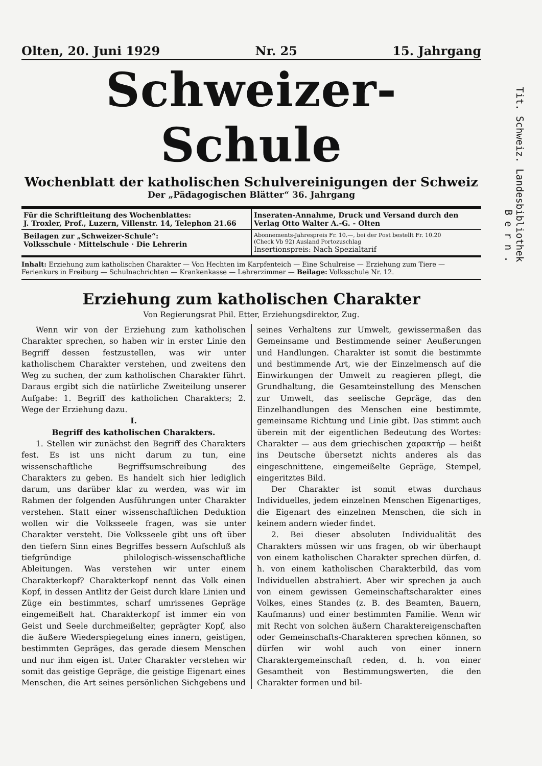Olten, 20. Juni 1929 Nr. 25 15. Jahrgang
Schweizer-Schule
Wochenblatt der katholischen Schulvereinigungen der Schweiz
Der „Pädagogischen Blätter“ 36. Jahrgang
Für die Schriftleitung des Wochenblattes:
J. Troxler, Prof., Luzern, Villenstr. 14, Telephon 21.66
Inseraten-Annahme, Druck und Versand durch den
Verlag Otto Walter A.-G. - Olten
Beilagen zur „Schweizer-Schule“:
Volksschule · Mittelschule · Die Lehrerin
Abonnements-Jahrespreis Fr. 10.—, bei der Post bestellt Fr. 10.20
(Check Vb 92) Ausland Portozuschlag
Insertionspreis: Nach Spezialtarif
Inhalt: Erziehung zum katholischen Charakter — Von Hechten im Karpfenteich — Eine Schulreise — Erziehung zum Tiere — Ferienkurs in Freiburg — Schulnachrichten — Krankenkasse — Lehrerzimmer — Beilage: Volksschule Nr. 12.
Erziehung zum katholischen Charakter
Von Regierungsrat Phil. Etter, Erziehungsdirektor, Zug.
Wenn wir von der Erziehung zum katholischen Charakter sprechen, so haben wir in erster Linie den Begriff dessen festzustellen, was wir unter katholischem Charakter verstehen, und zweitens den Weg zu suchen, der zum katholischen Charakter führt. Daraus ergibt sich die natürliche Zweiteilung unserer Aufgabe: 1. Begriff des katholichen Charakters; 2. Wege der Erziehung dazu.
I.
Begriff des katholischen Charakters.
1. Stellen wir zunächst den Begriff des Charakters fest. Es ist uns nicht darum zu tun, eine wissenschaftliche Begriffsumschreibung des Charakters zu geben. Es handelt sich hier lediglich darum, uns darüber klar zu werden, was wir im Rahmen der folgenden Ausführungen unter Charakter verstehen. Statt einer wissenschaftlichen Deduktion wollen wir die Volksseele fragen, was sie unter Charakter versteht. Die Volksseele gibt uns oft über den tiefern Sinn eines Begriffes bessern Aufschluß als tiefgründige philologisch-wissenschaftliche Ableitungen. Was verstehen wir unter einem Charakterkopf? Charakterkopf nennt das Volk einen Kopf, in dessen Antlitz der Geist durch klare Linien und Züge ein bestimmtes, scharf umrissenes Gepräge eingemeißelt hat. Charakterkopf ist immer ein von Geist und Seele durchmeißelter, geprägter Kopf, also die äußere Wiederspiegelung eines innern, geistigen, bestimmten Gepräges, das gerade diesem Menschen und nur ihm eigen ist. Unter Charakter verstehen wir somit das geistige Gepräge, die geistige Eigenart eines Menschen, die Art seines persönlichen Sichgebens und seines Verhaltens zur Umwelt, gewissermaßen das Gemeinsame und Bestimmende seiner Aeußerungen und Handlungen. Charakter ist somit die bestimmte und bestimmende Art, wie der Einzelmensch auf die Einwirkungen der Umwelt zu reagieren pflegt, die Grundhaltung, die Gesamteinstellung des Menschen zur Umwelt, das seelische Gepräge, das den Einzelhandlungen des Menschen eine bestimmte, gemeinsame Richtung und Linie gibt. Das stimmt auch überein mit der eigentlichen Bedeutung des Wortes: Charakter — aus dem griechischen χαρακτήρ — heißt ins Deutsche übersetzt nichts anderes als das eingeschnittene, eingemeißelte Gepräge, Stempel, eingeritztes Bild.
Der Charakter ist somit etwas durchaus Individuelles, jedem einzelnen Menschen Eigenartiges, die Eigenart des einzelnen Menschen, die sich in keinem andern wieder findet.
2. Bei dieser absoluten Individualität des Charakters müssen wir uns fragen, ob wir überhaupt von einem katholischen Charakter sprechen dürfen, d. h. von einem katholischen Charakterbild, das vom Individuellen abstrahiert. Aber wir sprechen ja auch von einem gewissen Gemeinschaftscharakter eines Volkes, eines Standes (z. B. des Beamten, Bauern, Kaufmanns) und einer bestimmten Familie. Wenn wir mit Recht von solchen äußern Charaktereigenschaften oder Gemeinschafts-Charakteren sprechen können, so dürfen wir wohl auch von einer innern Charaktergemeinschaft reden, d. h. von einer Gesamtheit von Bestimmungswerten, die den Charakter formen und bil-
Tit. Schweiz. Landesbibliothek
B e r n .